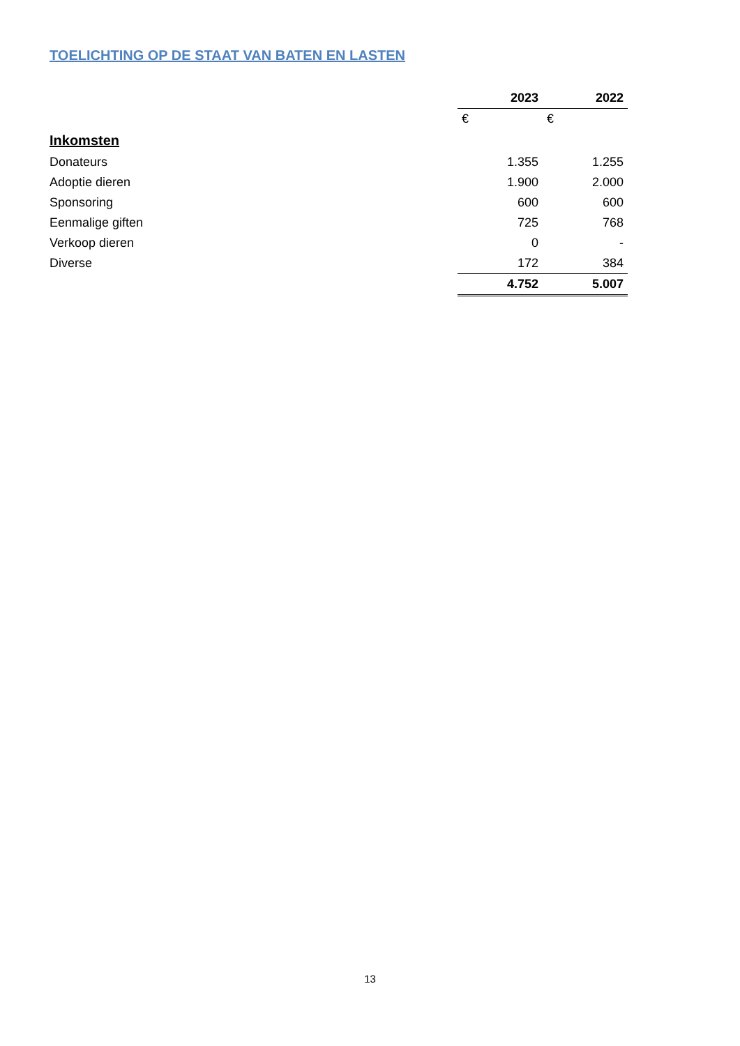TOELICHTING OP DE STAAT VAN BATEN EN LASTEN
| | 2023 | 2022 |
| --- | --- | --- |
| | € | € |
| Inkomsten | | |
| Donateurs | 1.355 | 1.255 |
| Adoptie dieren | 1.900 | 2.000 |
| Sponsoring | 600 | 600 |
| Eenmalige giften | 725 | 768 |
| Verkoop dieren | 0 | - |
| Diverse | 172 | 384 |
| | 4.752 | 5.007 |
13